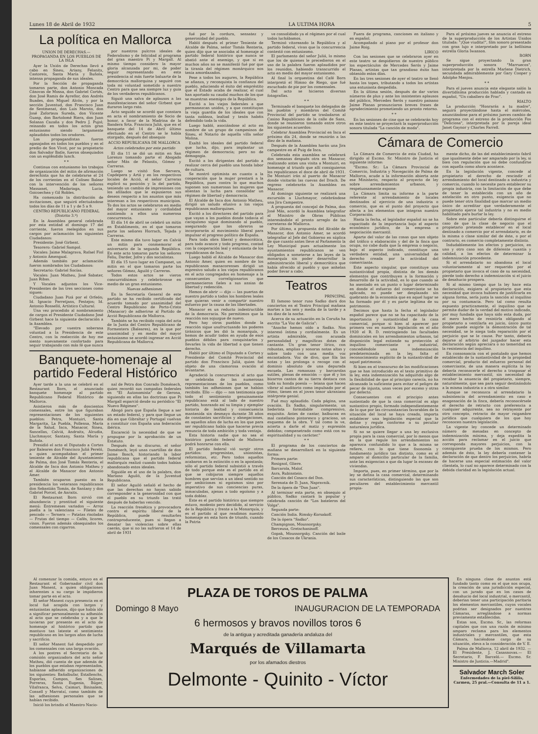Lunes 18 de Abril de 1932 LA ULTIMA HORA 5
La política en Mallorca
UNION DE DERECHAS.— PROPAGANDA EN LOS PUEBLOS DE LA ISLA
Ayer la Unión de Derechas llevó a cabo en Sineu, Ariany, Felanitx, Castoreix, Santa María y Buñola, intensa propaganda de sus ideales.
Por la Sección de propaganda tomaron parte, don Antonio Moncada Cánovas de Mossa, don Gabriel Cortés, don José Ramis de Ayreflor, don Andrés Buades, don Miguel Alcón, y por la sección Juventud, don Francisco Juan de Sentmenat, don Luis Maroto, don José Zaforteza Sureda, don Vicente Guasp, don Bartolomé Riera, don Juan Solanas Cazaña y don Pedro J. Pujol; reinando en todos los actos gran entusiasmo siendo largamente aplaudidos todos los oradores.
Los propagandistas fueron agasajados en todos los pueblos y en el predio de Son Vivot, por su propietario don Salvador Batle, fueron obsequiados con un explêndido lunch.
* *
Continua con entusiasmo los trabajos de organización del mitin de afirmación derechista que ha de celebrarse el 24 de los corrientes en el Coliseo Balear con la intervención de los señores Massanet, Madariaga, Lucia, Goicoechea y Gil Robles.
Ha comenzado la distribución de invitaciones, que seguirá efectuándose todos los días de 11 a 1 y de 5 a 9.
CENTRO REPUBLICANO FEDERAL (Distrito 3.º)
En la Asamblea general celebrada por esta entidad el domingo 17 del corriente, fueron reelegidos en sus cargos por aclamación los siguientes Ciudadanos:
Presidente: José Girbent.
Tesorero: Gabriel Sampol.
Vocales: Jaime Malagrava, Rafael Fiol y Antonio Amengual.
Además también por aclamación fueron nombrados los Ciudadanos:
Secretario: Gabriel Socías.
Vocales: Juan Matheu, José Sabater, Juan Ribas.
Y Vocales adjuntos los Vice-Presidentes de las tres secciones como siguen:
Ciudadano Juan Pizá por el Orfeón; Id. Ignacio Ferretjans, Festejos; Id. Antonio Rosselló, Artístico Cultural.
Una vez procedido al nombramiento de cargos el Presidente Ciudadano José Girbent hace la siguiente declaración a la Asamblea.
"Elevado por vuestra soberana voluntad a la Presidencia de este Centro, con la reelección de hoy me siento nuevamente confortado para seguir trabajando con más fé que nunca
por nuestros pulcros ideales de Federalismo y de felicidad al programa del gran maestro Pi y Margall. Al mismo tiempo considero la mayor gloria alcanzada por mi, de poder seguir representando en esta presidencia al más fuerte baluarte de la democrácia mallorquina y seguiré con toda mi voluntad sometido a nuestro Centro para que sea siempre luz y guia de los verdaderos republicanos.
Siguió una salva de aplausos a las manifestaciones del señor Girbent que duraron largo rato.
Acto seguido se acordó que constara en acta el nombramiento de Socio de honor, a favor de la Madrina de la Bandera Srta. Francisca Juliá, que en el banquete del 14 de Abril último efectuado en el Centro se le había otorgado, después del obsequio
ACCIO REPUBLICANA DE MALLORCA
Actos celebrados por este partido
El dia 11 se dió un mitin en San Lorenzo tomando parte el Abogado señor Más de Felanitx, Gómez y Carreras.
Luego se visitó Son Servera, Capdepera y Artá y en los respectivos locales de Acció, el señor Carreras explicó su posición y la del partido, teniendo un cambio de impresiones con los afiliados que le expusieron sus deseos respecto a los asuntos que más interesan a los respectivos municipios. To dos los actos se celebraron en medio del mayor entusiasmo y cordialidad asistiendo a ellos una numerosa concurrencia.
El día 14 de abril se celebró un mitin en Establiments, en el que tomaron parte los señores Horrach, Tejada y Carreras.
Este mismo día tuvo lugar en Calviá un mitin para conmemorar el aniversario de la segunda República. En este acto tomaron parte los señores Feliu, Darder, Jofre y dos socialistas.
El día 15 tuvo lugar en Campanet, un mitin en el que tomaron parte los señores Gómez, Aguiló y Carreras.
Todos estos actos se vieron concurridísimos y celebráronse en medio de un gran entusiasmo.
Nuevas adhesiones
En la Secretaría General de este partido se ha recibido certificado del acuerdo tomado por unanimidad del Centro Republicano de Porto-Cristo (Manacor) de adherirse al Partido de Acció Republicana de Mallorca.
También se ha recibido copia del acta de la Junta del Centro Republicano de Formentera (Baleares), en la que por unanimidad y en medio del mayor entusiasmo se acordó ingresar en Acció Republicana de Mallorca.
Banquete-homenaje al partido Federal Histórico
Ayer tarde a la una se celebró en el Restaurant Born, el anunciado banquete homenaje al partido Republicano Federal Histórico de Mallorca.
Asistieron más de doscientos comensales, entre los que figuraban representaciones de los siguientes pueblos: Petra, Montuiri, Santa Margarita, La Puebla, Pollensa, María de la Salud, Inca, Manacor, Sineu, Sancellas, Calviá, Andraitx, Alcudia, Lluchmayor, Santany, Santa María y Buñola.
Presidió el acto el Diputado a Cortes por Baleares don Francisco Juliá Pereló, a quien acompañaban el primer teniente de Alcalde del Ayuntamiento de Palma, don José Tomás Renteria, el Alcalde de Inca don Antonio Matheu y el Alcalde de Manacor don Antonio Amer.
También ocuparon puesto en la presidencia los veteranos republicanos don Sebastián Tomás, de Santany y don Gabriel Porcel, de Anraitx.
El Restaurant Born sirvió con abundancia y prontitud el siguiente menú: Entremeses variados — Arroz paella a la valenciana — Filetes de pescado — Ternera — Patatas risoladas — Frutas del tiempo — Cafés, licores, vinos. Fueron además obsequiados los comensales con cigarros.
nal de Petra don Conrado Doménech, quien recordó sus campañas federales en "El Autonomista" de Gerona, siguiendo en ellas las doctrinas que Pi Margall esparció desde su periódico "El Nuevo Régimen".
Abogó para que España llegue a ser un estado federal, y para que llegue un día en que Gibraltar y Portugal vuelvan a constituir con España una federación ibérica.
Encareció la necesidad de que se propugne por la aprobación de un Estatuto.
Después de su discurso, el señor Doménech, leyó unas cuartillas de don Jaime Bosch, historiando la labor republicana que el partido federal mallorquín realizó cuando todos habían abandonado estos ideales.
Siguióle en el uso de la palabra, don Mariano Aguiló, de la Juventud Republicana.
El señor Aguiló señaló el hecho de que las derechas no hayan sabido corresponder a la generosidad con que el pueblo en su triunfo las trató después de haberlas vencido.
La reacción frenética y provocadora contra el espíritu liberal de la República, puede resultarles contraproducente, pues si llegan a desatar las violencias sobre ellas caerán, que si no las sufrieron el 14 de abril de 1931
fué por la cordura, sensatez y generosidad del pueblo.
Habló después el primer Teniente de Alcalde de Palma, señor Tomás Renteria, quien dijo que se asociaba al homenaje al partido federal histórico que nunca se abatió ante el enemigo, y que si en muchos años no se manifestó fué por que la tiranía del régimen monárquico nos tenia amordazados.
Pese a todos los augures, la República se afianza, y reconquista la confianza del pueblo, aduciendo el éxito del empréstito que el Estado acaba de realizar, el cual han aportado su caudal muchos de los que se muestran enemigos de la República.
Excitó a los viejos federales a que permanezcan unidos, y a que constituyan la vieja guardia de los ideales que con tanta nobleza, lealtad y tesón habéis defendido toda la vida.
Luego habló, asociándose al acto en nombre de un grupo de campesinos de Sineu, el Notario de aquella villa señor Molina.
Exaltó los ideales del partido federal que lucha, dijo, para implantar un régimen de democracia; pero no de demagogia.
Excitó a los dirigentes del partido a realizar cerca del pueblo una honda labor de cultura.
Se mostró optimista en cuanto a la cooperación que la mujer prestará a la República, pues contra lo que muchos suponen son numerosas las mujeres que alientan la lucha para consolidar un régimen de libertad y democracia.
El Alcalde de Inca don Antonio Matheu, dirigió un saludo efusivo a los viejos republicanos mallorquines.
Excitó a los directores del partido para que vayan a los pueblos donde todavia el caciquismo sigue dominando al pueblo, asegurando que los obreros se incorporarán al movimiento liberal para impulsar el progreso político de España.
Para toda obra liberal y democrática, para todo avance y todo progreso, contad con la cooperación leal y entusiasta de los republicanos de Inca.
Luego habló el Alcalde de Manacor don Antonio Amer, quien en nombre de los republicanos manacorenses dirigió un expresivo saludo a los viejos republicanos en el acto congregados en homenaje a la consecuentes correligionarios que permanecieron fieles a sus ansias de libertad y redención.
Hemos de abrir — dijo — las puertas de nuestro partido a todos los hombres leales que quieran venir a compartir nuestro esfuerzo por la causa de las libertades.
Manacor es un reducto indestructible de la democracia. No permitimos que la reacción nos sojuzgue de nuevo.
Pero hay otros pueblos donde la reacción sigue usufructuando los poderes tiránicos que les dió la monarquía, y hemos de acudir todos en ayuda de esos pueblos débiles para conquistarlos y llevarles la vida de libertad a que tienen derecho.
Habló por último el Diputado a Cortes y Presidente del Comité Provincial del partido don Francisco Juliá, quien fué objeto de una clamorosa ovación al levantarse.
Agradeció la concurrencia al acto que se celebraba de las numerosas representaciones de los pueblos, como también las adhesiones que se habían recibido. Ello — dijo — nos testimonia que todo el sentimiento genuinamente republicano está al lado de nuestro partido, honrando así su limpia y ejemplar historia de lealtad y consecuencia mantenida sin desmayo durante 38 años de constantes sacrificios y abnegaciones, en aquellos años de lucha en los que para ser republicano había que hacerse previa renuncia de toda ambición y toda ventaja.
Esta historia nadie que no sea el histórico partido federal de Mallorca podrá honrarse con ella.
El partido federal vió surgir otros partidos: progresistas, unionistas, reformistas, etc. Pero todos aquellos acabaron en la extinción o en la apostasía; sólo el partido federal subsistió a través de todo porque este es el partido en el que se cobijaron siempre aquellos hombres que servían a un ideal sentido no por ambiciones ni egoismos sino por imperativo de sus conciencias puras, inmaculadas, ajenas a todo egoísmo y a toda doblez.
Este es el partido histórico que siempre estuvo, modesto pero decidido, al servicio de la República y frente a la Monarquía, y es el partido al que rendimos nuestro homenaje en esta hora de triunfo, cuando la Patria
ve consolidado ya el régimen por el cual todos luchábamos.
Terminó vitoreando la República y al partido federal, vivas que la concurrencia contestó con entusiasmo.
El parlamento del señor Juliá, lo mismo que los de quienes le precedieron en el uso de la palabra fueron aplaudidos por los reunidos, habiendo transcurrido el acto en medio del mayor entusiasmo.
Al final la orquestina del Café Born interpretó el Himno de Riego, que fué escuchado de pie por los comensales.
Del acto se hicieron diversas fotografías.
* *
Terminado el banquete los delegados de los pueblos y miembros del Comité Provincial del partido se trasladaron al Casino Republicano de la calle de Sans, donde se reunieron tomando entre otros los siguientes acuerdos:
Celebrar Asamblea Provincial en Inca el próximo día 24, donde se reunirán a las diez de la mañana.
Después de la Asamblea harán una Jira campestre en el Puig de Inca.
Celebrada esta asamblea se celebrará dos semanas después otra en Manacor, realizando antes una visita a Montuiri, en homenaje al triunfo que allí consiguieron los republicanos el doce de abril de 1931. De Montuiri irán al puerto de Manacor donde visitarán las cuevas del Drach. De regreso celebrarán la Asamblea en Manacor.
Al domingo siguiente se realizará una excursión a Lluchmayor, celebrándose una Jira Campestre.
A propuesta del concejal de Palma, don José Más, acordó la Asamblea telegrafiar al Ministro de Obras Públicas interesándole el pronto arreglo de las carreteras de Mallorca.
Por último, a propuesta del Alcalde de Manacor, don Antonio Amer, se acordó telegrafiar al Jefe del Gobierno en súplica de que cuanto antes lleve al Parlamento la Ley Municipal pues actualmente los ayuntamientos republicanos se ven obligados a someterse a las leyes de la monarquía sin poder desarrollar la administración liberal y democrática que había ofrecido al pueblo y que anhelan poder llevar a cabo.
Teatros
PRINCIPAL
El famoso tenor ruso Sadko dará dos conciertos en el Teatro Principal mañana martes a las seis y media de la tarde y a las diez de la noche.
Acerca de su actuación en la Coruña ha escrito "La Voz de Galicia":
"Anoche hemos oído a Sadko. Nos interesó íntima y cordialmente. Es un artista admirable, con acusada personalidad y magníficas dotes de cantante. Un gran tenor lírico, con robustas, amplias y sonoras notas altas y sobre todo con una media voz encantadora. Voz de divo, que fila las notas y las prolonga o recoge con el dominio absoluto de una depurada escuela. Las romanzas y barcarolas sutiles, plenas de emoción — que él y los bizarros cantos de su tierra destaca con toda su honda poesía — leiana que hacen vibrar al auditorio como impulsado por el ritmo, tienen en el joven tenor ukraniano intérprete genial.
Fué muy aplaudido. Cada página, una ovación. Es Sadko, singularmente, un liederista formidable comprensivo, exquisito. Antes de cantar, balbucea en mal castellano pintoresco y gracioso, un esquema de la obra. Y tal como la ve, acierta a darle el matiz y expresión debidas; compenetrado como está con su espiritualidad y su carácter."
* *
El programa de los conciertos de mañana se desarrollará en la siguiente forma:
Primera parte:
Rosignol, Gliere.
Barcarola, Malof.
Asra, Rubinstein.
Canción del Cosaco del Don.
Serenata de D. Juan, Napravnik.
De la ópera de "Don Juan".
Al terminar esta parte, en obsequio al público, Sadko cantará la popular y celebrada canción de "Los bateleros del Volga".
Segunda parte:
Canción India. Rimsky-Korsakoff.
De la ópera "Sadko".
Champignon, Moussorgsky.
Berceusa, Gretschaninoff.
Gopak, Moussorgsky. Canción del baile de los Cosacos de Ukrania.
Fuera de programa, canciones en italiano y en español.
Acompañado al piano por el profesor don Jaime Roig.
LIRICO
Con las sesiones que se celebraron ayer en este teatro se despidieron de nuestro público los espectáculos de Mercedes Serós y Jaime Planas, artistas que tan grandioso éxito han obtenido estos días.
En las tres sesiones de ayer el teatro se llenó hasta los topes, tributando a todos los artistas una entusiasta despedida.
En la última sesión, después de dar varios números de plus y ante los insistentes aplausos del público, Mercedes Serós y nuestro paisano Jaime Planas pronunciaron breves frases de agradecimiento prometiendo un pronto retorno.
* *
En las sesiones de cine que se celebrarán hoy en este teatro se proyectará la superproducción sonora titulada "La canción de moda".
Para el próximo jueves se anuncia el estreno de la superproducción de los Artistas Unidos titulada: "¡Que viudita!", film sonoro presentado con gran lujo e interpretado por la bellísima estrella Gloria Iwanson.
BORN
Se sigue proyectando la gran superproducción sonora "Marruecos", interpretada por la estrella Marlene Dietrich, secundada admirablemente por Gary Cooper y Adolphe Menjou.
* *
Para el jueves anuncia este elegante salón la divertidísima producción hablada y cantada en español, "Un caballero de Frac".
RIALTO
La producción "Honrarás a tu madre", seguirá proyectándose hasta el miércoles, anunciándose para el próximo jueves cambio de programa con el estreno de la producción Fox "Deliciosa", interpretada por la pareja ideal Janet Gaynor y Charles Farrell.
Cámara de Comercio
La Cámara de Comercio de esta Ciudad, ha dirigido al Excmo. Sr. Ministro de Justicia el siguiente informe:
"Excmo. Sr.: La Cámara Provincial de Comercio, Industria y Navegación de Palma de Mallorca, acude a la información abierta ante ese Ministerio, respecto al proyecto de ley sobre arrendamientos urbanos, y respetuosamente expone:
La Cámara limita su informe a la parte referente al arrendamiento de locales destinados al ejercicio de una industria o comercio, que es el punto del proyecto que afecta a los elementos que integran nuestra Corporación.
Hasta la fecha, el legislador español no se ha capacitado de la importancia bajo el aspecto económico jurídico, de la empresa o negociación mercantil.
Aparte del valor de las cosas que son objeto del tráfico o elaboración y del de la finca que ocupa, no cabe duda que la empresa o negocio, bajo el aspecto indicado, constituye una verdadera entidad, una universalidad de derecho creada por la actividad del comerciante.
Este aspecto singular, que constituye una sustantividad propia, distinta de los demás elementos que contribuyen a la formación y desarrollo de la actividad, es lo que cuando se ha asentado en un punto o lugar determinado en donde el esfuerzo del comerciante se ha aplicado, no puede ser desplazado sin quebranto de la economía que en aquel lugar se ha formado por él y es parte legítima de su patrimonio.
Decimos que hasta la fecha el legislador español parece que no se ha capacitado de la importancia y sustantividad de la casa comercial, porque si bien al aparecer por primera vez en nuestra legislación en el año 1920 el R. D. restringiendo las facultades dominicales en los arrendamientos urbanos, tal disposición legal extiende su protección al inquilino comerciante o industrial, concediéndole una indemnización predeterminada en la ley, falta el reconocimiento explícito de la sustantividad de aquel patrimonio.
Si bien en el transcurso de las modificaciones que se han introducido en el texto primitivo de la ley, esta indemnización ha adquirido algo de la flexibilidad de que al principio carecía, no ha alcanzado la suficiente para evitar el peligro de pecar de injusta, unas veces por exceso y otras por defecto.
Consecuentes con el principio antes sustentado de que la casa comercial es algo sustantivo propio, formado independientemente de lo que por las circunstancias favorables de la situación del local se haya creado, importa establecer una legislación especial que la define y regule conforme a su peculiar naturaleza jurídica.
Si no se quiere llegar a una ley exclusiva propia para la casa comercial, por lo menos que en la que regule los arrendamientos no aparezca confundido lo que a la misma se refiere, con lo que tiene fisonomía y fundamento jurídico tan distinto, como es el amparo al domicilio particular de la familia, ante las exigencias a que da lugar la escasez de viviendas.
Importa, pues, en primer término, que por la ley se defina la casa comercial, determinando sus características, distinguiendo las que son peculiares del establecimiento mercantil propia-
mente dicho, de las del establecimiento fabril que igualmente debe ser amparado por la ley, si bien con regulación que no debe confundirse con aquella como ahora acontece.
En la legislación vigente, concede al propietario el derecho de rescindir el arrendamiento del local destinado a industria y comercio, cuando lo necesite para establecer su propia industria, con la limitación de que debe de tener la establecida con un año de antelación en otro punto, exigencia que no puede tener otra finalidad que marcar un medio único de acreditar que verdaderamente el propietario ejerce tal industria y no es medio habilitado para burlar la ley.
Sobre este particular debería distinguirse el caso de que la clase de negocio que el propietario pretende establecer en el local destinado a comercio por el arrendatario, es de la misma o clase similar del de éste, o por el contrario, es comercio completamente distinto.
Indudablemente los efectos y perjuicios, en uno y otro caso son de diferente cuantía y calidad, a los efectos de determinar la indemnización procedente.
Si el arrendatario no abandona el local voluntariamente al ser requerido por el propietario que invoca el caso de su necesidad, pierde todo derecho a indemnización si el juicio de desahucio prospera.
Si al mismo tiempo que la ley hace esta declaración, exigiera al propietario que esta necesidad que invoca hubiera de justificarla en alguna forma, sería justa la sanción al inquilino por su contumacia. Pero tal como resulta expuesto practicamente, el inquilino que se permite dudar de la verdad del motivo indicado, por muy fundada que haya sido esta duda, por el mero hecho de resistirla obligando al propietario a ventilarla en juicio, único punto donde puede exigirle la demostración de tal necesidad, se le niega toda reparación por el perjuicio que se le cause. Por tanto, debería dejarse al arbitrio del juzgador hacer esta declaración según apreciara o no temeridad en la resistencia del inquilino.
En consonancia con el postulado que hemos establecido de la sustantividad de la propiedad comercial, producto del esfuerzo personal del comerciante, de una manera explícita la ley debería reconocerle el derecho a traspasar el establecimiento mercantil, sin necesidad de recabar la anuencia del propietario, siempre, naturalmente, que sea para seguir destinándolo a la misma industria o a otra similar.
Aunque se reconozca al arrendatario la subsistencia del arrendamiento en caso e enagenación de la finca, debería reconocérsele el derecho de retracto con preferencia a cualquier adquirente, sea no retrayente por otro concepto, retracto de mayor raigambre jurídica que cualquiera de los que hoy reconocen nuestra legislación.
La vigente ley concede un determinado número de mesadas en concepto de indemnización mínima, y deja expedita la acción para reclamar en el juicio que corresponda mayores perjuicios, con la consiguiente prueba de los mismos. Pero además de ésto, la ley debería contener la declaración de que dentro los perjuicios, habría de hacerse una especial estimación del valor clientela, lo cual no aparece determinado con la debida claridad en la legislación actual.
Al comenzar la comida, estuvo en el Restaurant el Gobernador civil don Juan Manent, a quien obligaciones inherentes a su cargo le impidieron tomar parte en el acto.
El señor Manent cuya presencia en el local fué acogida con largos y entusiastas aplausos, dijo que había ido a significar personalmente su adhesión al acto que se celebraba y a que le tuvieran por presente en el acto de homenaje al histórico partido que mantuvo tan latente el sentimiento republicano en los largos años de lucha y sacrificio.
El señor Manent fué despedido por los comensales con una larga ovación.
A los postres el Secretario de la comisión organizadora del acto señor Matheu, dió cuenta de que además de los pueblos que estaban representados, habíanse adherido organizaciones de los siguientes: Bañalbufar, Estallenchs, Esporlas, Campos, Ses Salines, Porreras, Santa Eugenia, Búger, Vilafranca, Selva, Caimari, Binisalem, Consell y Marratxí, como también de las adhesiones personales que se habían recibido.
Inició los brindis el Maestro Nacio-
PLAZA DE TOROS DE PALMA
Domingo 8 Mayo INAUGURACION DE LA TEMPORADA
6 hermosos y bravos novillos toros 6
de la antigua y acreditada ganadería andaluza del
Marqués de Villamarta
por los afamados diestros
Delmonte - Quinito - Víctor
En ninguna clase de asuntos está fundado tanto como en el que nos ocupa, la creación de una jurisdicción especial, con un jurado que en los casos de desahucio del local industrial, o mercantil, deberian tener una participación paritaria los elementos mercantiles, cuyos vocales podrian ser designados por nuestras Cámaras, arreglándose a normas previamente establecidas.
Estas son, Excmo. Sr., las reformas capitales que con una razón de mínimo amparo reclama para los elementos industriales y mercantiles, que esta Cámara, haciéndose cargo de su situación, eleva a la consideración de V. E.
Palma de Mallorca, 12 abril de 1932. —El Presidente, J. Casasnovas.— El Secretario, F. Barceló.— Excmo. Sr. Ministro de Justicia.—Madrid".
Salvador March Soler
Enfermedades de la piel-Sífilis, Carmen, 25 pral.—Consulta de 11 a 1.